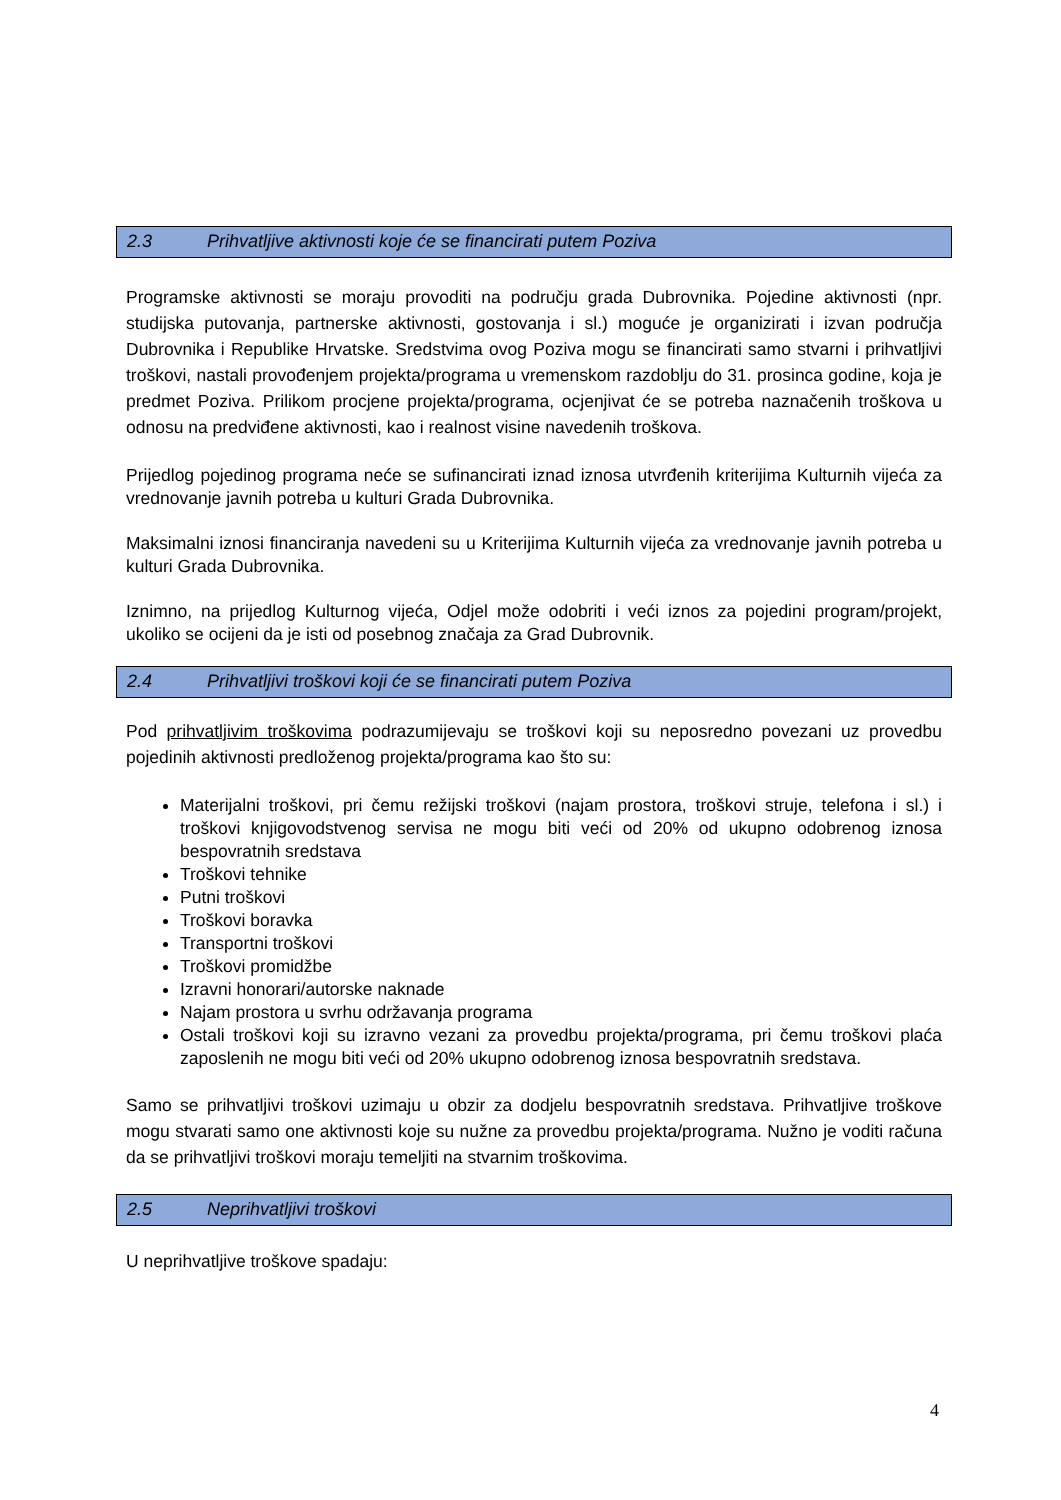2.3 Prihvatljive aktivnosti koje će se financirati putem Poziva
Programske aktivnosti se moraju provoditi na području grada Dubrovnika. Pojedine aktivnosti (npr. studijska putovanja, partnerske aktivnosti, gostovanja i sl.) moguće je organizirati i izvan područja Dubrovnika i Republike Hrvatske. Sredstvima ovog Poziva mogu se financirati samo stvarni i prihvatljivi troškovi, nastali provođenjem projekta/programa u vremenskom razdoblju do 31. prosinca godine, koja je predmet Poziva. Prilikom procjene projekta/programa, ocjenjivat će se potreba naznačenih troškova u odnosu na predviđene aktivnosti, kao i realnost visine navedenih troškova.
Prijedlog pojedinog programa neće se sufinancirati iznad iznosa utvrđenih kriterijima Kulturnih vijeća za vrednovanje javnih potreba u kulturi Grada Dubrovnika.
Maksimalni iznosi financiranja navedeni su u Kriterijima Kulturnih vijeća za vrednovanje javnih potreba u kulturi Grada Dubrovnika.
Iznimno, na prijedlog Kulturnog vijeća, Odjel može odobriti i veći iznos za pojedini program/projekt, ukoliko se ocijeni da je isti od posebnog značaja za Grad Dubrovnik.
2.4 Prihvatljivi troškovi koji će se financirati putem Poziva
Pod prihvatljivim troškovima podrazumijevaju se troškovi koji su neposredno povezani uz provedbu pojedinih aktivnosti predloženog projekta/programa kao što su:
Materijalni troškovi, pri čemu režijski troškovi (najam prostora, troškovi struje, telefona i sl.) i troškovi knjigovodstvenog servisa ne mogu biti veći od 20% od ukupno odobrenog iznosa bespovratnih sredstava
Troškovi tehnike
Putni troškovi
Troškovi boravka
Transportni troškovi
Troškovi promidžbe
Izravni honorari/autorske naknade
Najam prostora u svrhu održavanja programa
Ostali troškovi koji su izravno vezani za provedbu projekta/programa, pri čemu troškovi plaća zaposlenih ne mogu biti veći od 20% ukupno odobrenog iznosa bespovratnih sredstava.
Samo se prihvatljivi troškovi uzimaju u obzir za dodjelu bespovratnih sredstava. Prihvatljive troškove mogu stvarati samo one aktivnosti koje su nužne za provedbu projekta/programa. Nužno je voditi računa da se prihvatljivi troškovi moraju temeljiti na stvarnim troškovima.
2.5 Neprihvatljivi troškovi
U neprihvatljive troškove spadaju:
4